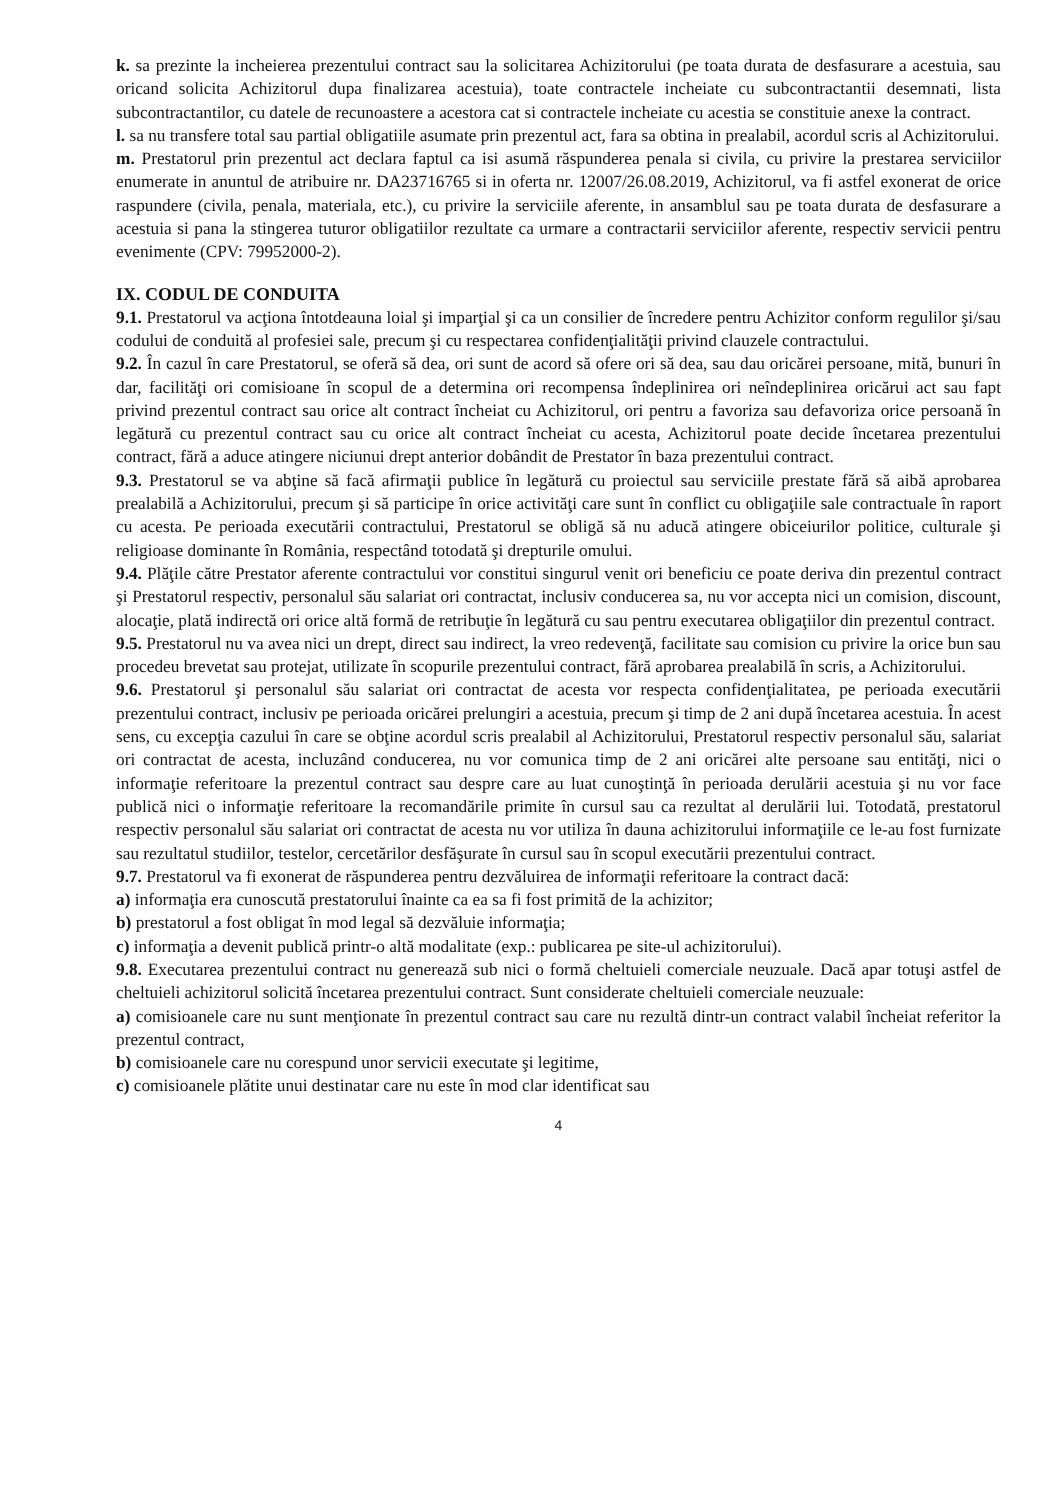k. sa prezinte la incheierea prezentului contract sau la solicitarea Achizitorului (pe toata durata de desfasurare a acestuia, sau oricand solicita Achizitorul dupa finalizarea acestuia), toate contractele incheiate cu subcontractantii desemnati, lista subcontractantilor, cu datele de recunoastere a acestora cat si contractele incheiate cu acestia se constituie anexe la contract.
l. sa nu transfere total sau partial obligatiile asumate prin prezentul act, fara sa obtina in prealabil, acordul scris al Achizitorului.
m. Prestatorul prin prezentul act declara faptul ca isi asumă răspunderea penala si civila, cu privire la prestarea serviciilor enumerate in anuntul de atribuire nr. DA23716765 si in oferta nr. 12007/26.08.2019, Achizitorul, va fi astfel exonerat de orice raspundere (civila, penala, materiala, etc.), cu privire la serviciile aferente, in ansamblul sau pe toata durata de desfasurare a acestuia si pana la stingerea tuturor obligatiilor rezultate ca urmare a contractarii serviciilor aferente, respectiv servicii pentru evenimente (CPV: 79952000-2).
IX. CODUL DE CONDUITA
9.1. Prestatorul va acţiona întotdeauna loial şi imparţial şi ca un consilier de încredere pentru Achizitor conform regulilor şi/sau codului de conduită al profesiei sale, precum şi cu respectarea confidenţialităţii privind clauzele contractului.
9.2. În cazul în care Prestatorul, se oferă să dea, ori sunt de acord să ofere ori să dea, sau dau oricărei persoane, mită, bunuri în dar, facilităţi ori comisioane în scopul de a determina ori recompensa îndeplinirea ori neîndeplinirea oricărui act sau fapt privind prezentul contract sau orice alt contract încheiat cu Achizitorul, ori pentru a favoriza sau defavoriza orice persoană în legătură cu prezentul contract sau cu orice alt contract încheiat cu acesta, Achizitorul poate decide încetarea prezentului contract, fără a aduce atingere niciunui drept anterior dobândit de Prestator în baza prezentului contract.
9.3. Prestatorul se va abţine să facă afirmaţii publice în legătură cu proiectul sau serviciile prestate fără să aibă aprobarea prealabilă a Achizitorului, precum şi să participe în orice activităţi care sunt în conflict cu obligaţiile sale contractuale în raport cu acesta. Pe perioada executării contractului, Prestatorul se obligă să nu aducă atingere obiceiurilor politice, culturale şi religioase dominante în România, respectând totodată şi drepturile omului.
9.4. Plăţile către Prestator aferente contractului vor constitui singurul venit ori beneficiu ce poate deriva din prezentul contract şi Prestatorul respectiv, personalul său salariat ori contractat, inclusiv conducerea sa, nu vor accepta nici un comision, discount, alocaţie, plată indirectă ori orice altă formă de retribuţie în legătură cu sau pentru executarea obligaţiilor din prezentul contract.
9.5. Prestatorul nu va avea nici un drept, direct sau indirect, la vreo redevenţă, facilitate sau comision cu privire la orice bun sau procedeu brevetat sau protejat, utilizate în scopurile prezentului contract, fără aprobarea prealabilă în scris, a Achizitorului.
9.6. Prestatorul şi personalul său salariat ori contractat de acesta vor respecta confidenţialitatea, pe perioada executării prezentului contract, inclusiv pe perioada oricărei prelungiri a acestuia, precum şi timp de 2 ani după încetarea acestuia. În acest sens, cu excepţia cazului în care se obţine acordul scris prealabil al Achizitorului, Prestatorul respectiv personalul său, salariat ori contractat de acesta, incluzând conducerea, nu vor comunica timp de 2 ani oricărei alte persoane sau entităţi, nici o informaţie referitoare la prezentul contract sau despre care au luat cunoştinţă în perioada derulării acestuia şi nu vor face publică nici o informaţie referitoare la recomandările primite în cursul sau ca rezultat al derulării lui. Totodată, prestatorul respectiv personalul său salariat ori contractat de acesta nu vor utiliza în dauna achizitorului informaţiile ce le-au fost furnizate sau rezultatul studiilor, testelor, cercetărilor desfăşurate în cursul sau în scopul executării prezentului contract.
9.7. Prestatorul va fi exonerat de răspunderea pentru dezvăluirea de informaţii referitoare la contract dacă:
a) informaţia era cunoscută prestatorului înainte ca ea sa fi fost primită de la achizitor;
b) prestatorul a fost obligat în mod legal să dezvăluie informaţia;
c) informaţia a devenit publică printr-o altă modalitate (exp.: publicarea pe site-ul achizitorului).
9.8. Executarea prezentului contract nu generează sub nici o formă cheltuieli comerciale neuzuale. Dacă apar totuşi astfel de cheltuieli achizitorul solicită încetarea prezentului contract. Sunt considerate cheltuieli comerciale neuzuale:
a) comisioanele care nu sunt menţionate în prezentul contract sau care nu rezultă dintr-un contract valabil încheiat referitor la prezentul contract,
b) comisioanele care nu corespund unor servicii executate şi legitime,
c) comisioanele plătite unui destinatar care nu este în mod clar identificat sau
4